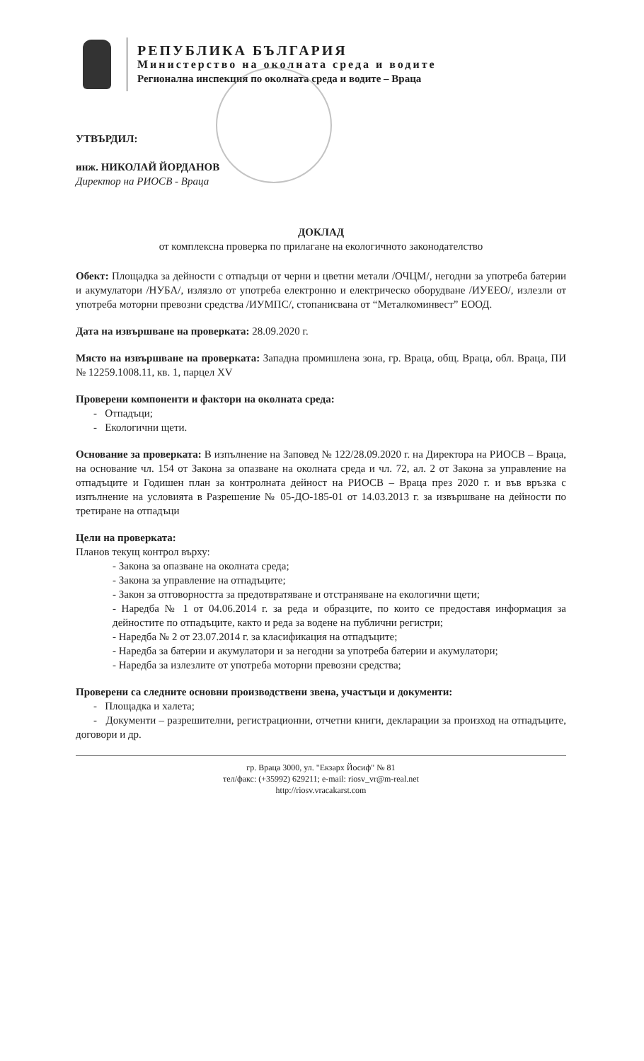РЕПУБЛИКА БЪЛГАРИЯ
Министерство на околната среда и водите
Регионална инспекция по околната среда и водите – Враца
УТВЪРДИЛ:
инж. НИКОЛАЙ ЙОРДАНОВ
Директор на РИОСВ - Враца
ДОКЛАД
от комплексна проверка по прилагане на екологичното законодателство
Обект: Площадка за дейности с отпадъци от черни и цветни метали /ОЧЦМ/, негодни за употреба батерии и акумулатори /НУБА/, излязло от употреба електронно и електрическо оборудване /ИУЕЕО/, излезли от употреба моторни превозни средства /ИУМПС/, стопанисвана от “Металкоминвест” ЕООД.
Дата на извършване на проверката: 28.09.2020 г.
Място на извършване на проверката: Западна промишлена зона, гр. Враца, общ. Враца, обл. Враца, ПИ № 12259.1008.11, кв. 1, парцел XV
Проверени компоненти и фактори на околната среда:
- Отпадъци;
- Екологични щети.
Основание за проверката: В изпълнение на Заповед № 122/28.09.2020 г. на Директора на РИОСВ – Враца, на основание чл. 154 от Закона за опазване на околната среда и чл. 72, ал. 2 от Закона за управление на отпадъците и Годишен план за контролната дейност на РИОСВ – Враца през 2020 г. и във връзка с изпълнение на условията в Разрешение № 05-ДО-185-01 от 14.03.2013 г. за извършване на дейности по третиране на отпадъци
Цели на проверката:
Планов текущ контрол върху:
- Закона за опазване на околната среда;
- Закона за управление на отпадъците;
- Закон за отговорността за предотвратяване и отстраняване на екологични щети;
- Наредба № 1 от 04.06.2014 г. за реда и образците, по които се предоставя информация за дейностите по отпадъците, както и реда за водене на публични регистри;
- Наредба № 2 от 23.07.2014 г. за класификация на отпадъците;
- Наредба за батерии и акумулатори и за негодни за употреба батерии и акумулатори;
- Наредба за излезлите от употреба моторни превозни средства;
Проверени са следните основни производствени звена, участъци и документи:
- Площадка и халета;
- Документи – разрешителни, регистрационни, отчетни книги, декларации за произход на отпадъците, договори и др.
гр. Враца 3000, ул. "Екзарх Йосиф" № 81
тел/факс: (+35992) 629211; e-mail: riosv_vr@m-real.net
http://riosv.vracakarst.com